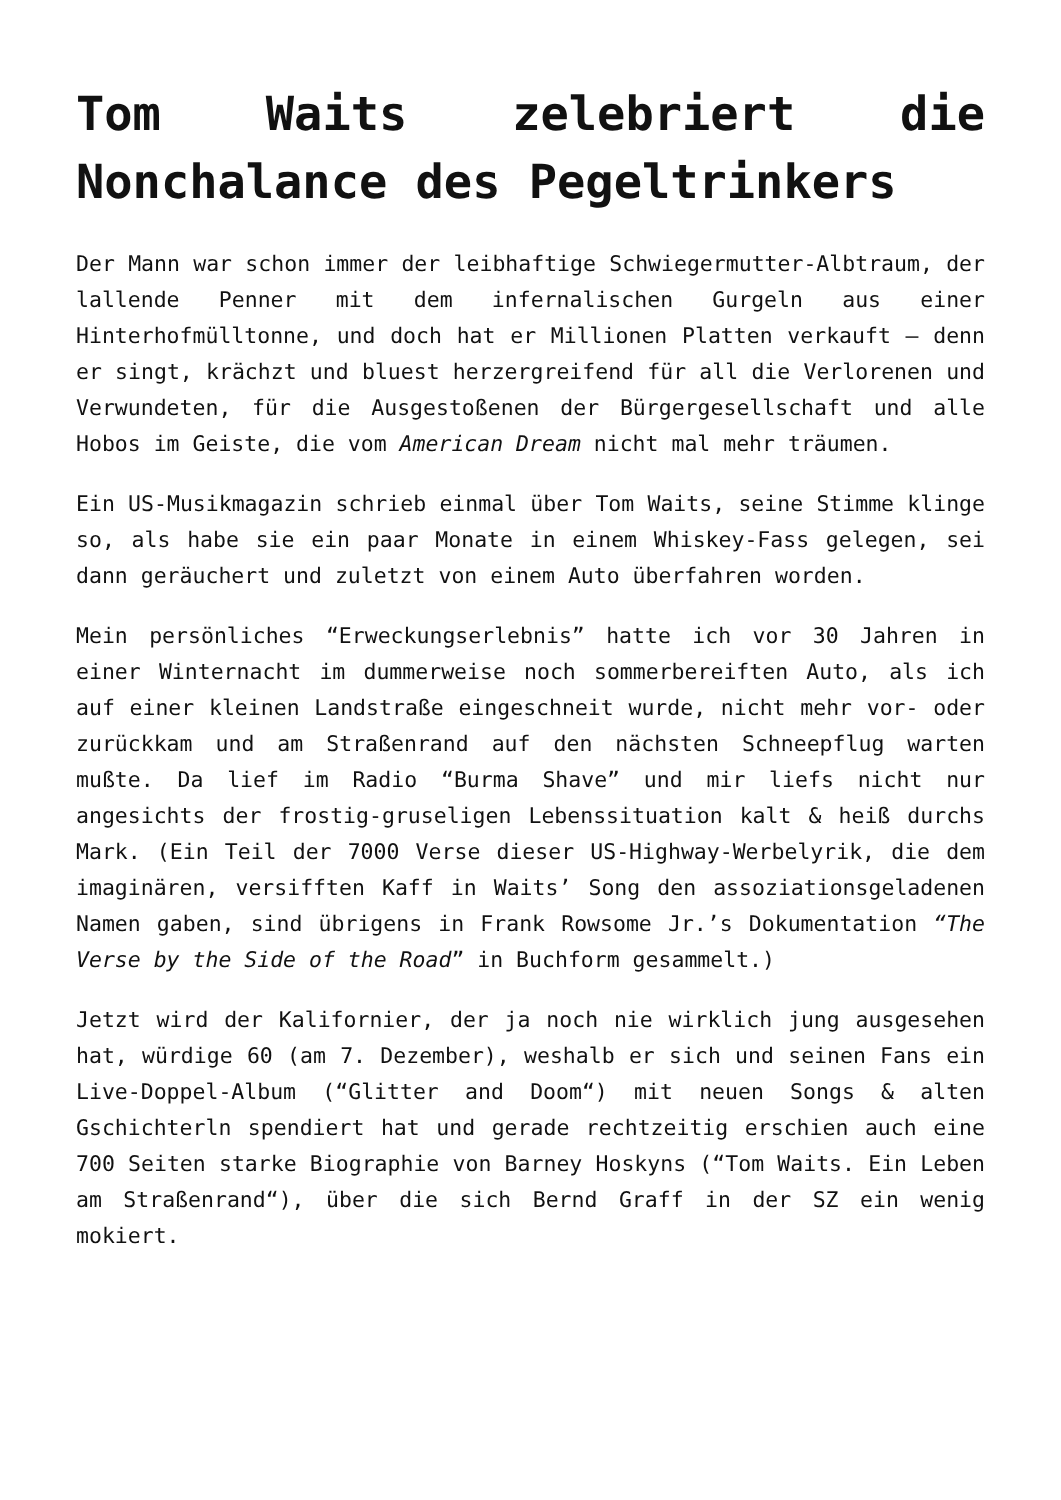Tom Waits zelebriert die Nonchalance des Pegeltrinkers
Der Mann war schon immer der leibhaftige Schwiegermutter-Albtraum, der lallende Penner mit dem infernalischen Gurgeln aus einer Hinterhofmülltonne, und doch hat er Millionen Platten verkauft – denn er singt, krächzt und bluest herzergreifend für all die Verlorenen und Verwundeten, für die Ausgestoßenen der Bürgergesellschaft und alle Hobos im Geiste, die vom American Dream nicht mal mehr träumen.
Ein US-Musikmagazin schrieb einmal über Tom Waits, seine Stimme klinge so, als habe sie ein paar Monate in einem Whiskey-Fass gelegen, sei dann geräuchert und zuletzt von einem Auto überfahren worden.
Mein persönliches “Erweckungserlebnis” hatte ich vor 30 Jahren in einer Winternacht im dummerweise noch sommerbereiften Auto, als ich auf einer kleinen Landstraße eingeschneit wurde, nicht mehr vor- oder zurückkam und am Straßenrand auf den nächsten Schneepflug warten mußte. Da lief im Radio “Burma Shave” und mir liefs nicht nur angesichts der frostig-gruseligen Lebenssituation kalt & heiß durchs Mark. (Ein Teil der 7000 Verse dieser US-Highway-Werbelyrik, die dem imaginären, versifften Kaff in Waits’ Song den assoziationsgeladenen Namen gaben, sind übrigens in Frank Rowsome Jr.’s Dokumentation “The Verse by the Side of the Road” in Buchform gesammelt.)
Jetzt wird der Kalifornier, der ja noch nie wirklich jung ausgesehen hat, würdige 60 (am 7. Dezember), weshalb er sich und seinen Fans ein Live-Doppel-Album (“Glitter and Doom“) mit neuen Songs & alten Gschichterln spendiert hat und gerade rechtzeitig erschien auch eine 700 Seiten starke Biographie von Barney Hoskyns (“Tom Waits. Ein Leben am Straßenrand“), über die sich Bernd Graff in der SZ ein wenig mokiert.